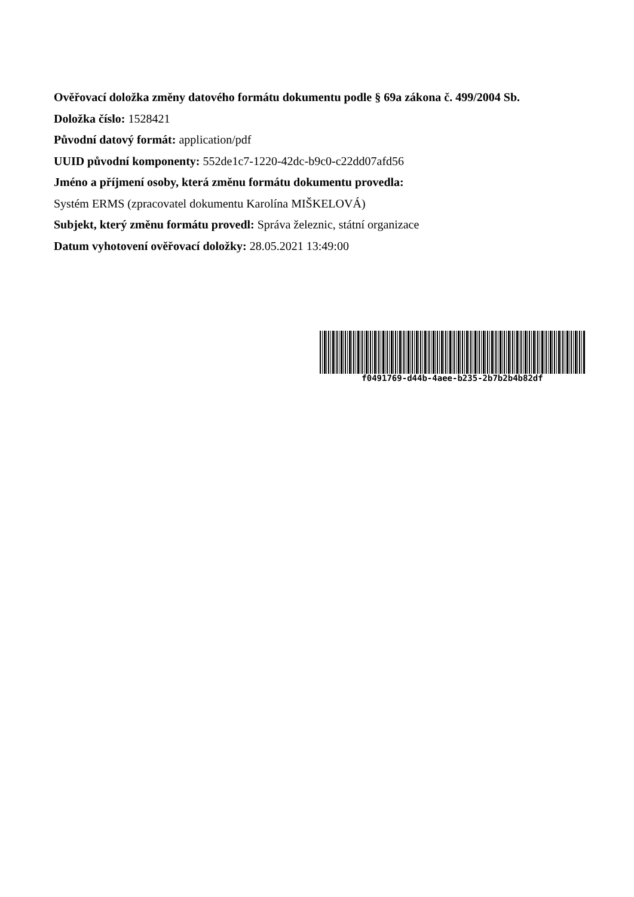Ověřovací doložka změny datového formátu dokumentu podle § 69a zákona č. 499/2004 Sb.
Doložka číslo: 1528421
Původní datový formát: application/pdf
UUID původní komponenty: 552de1c7-1220-42dc-b9c0-c22dd07afd56
Jméno a příjmení osoby, která změnu formátu dokumentu provedla:
Systém ERMS (zpracovatel dokumentu Karolína MIŠKELOVÁ)
Subjekt, který změnu formátu provedl: Správa železnic, státní organizace
Datum vyhotovení ověřovací doložky: 28.05.2021 13:49:00
f0491769-d44b-4aee-b235-2b7b2b4b82df